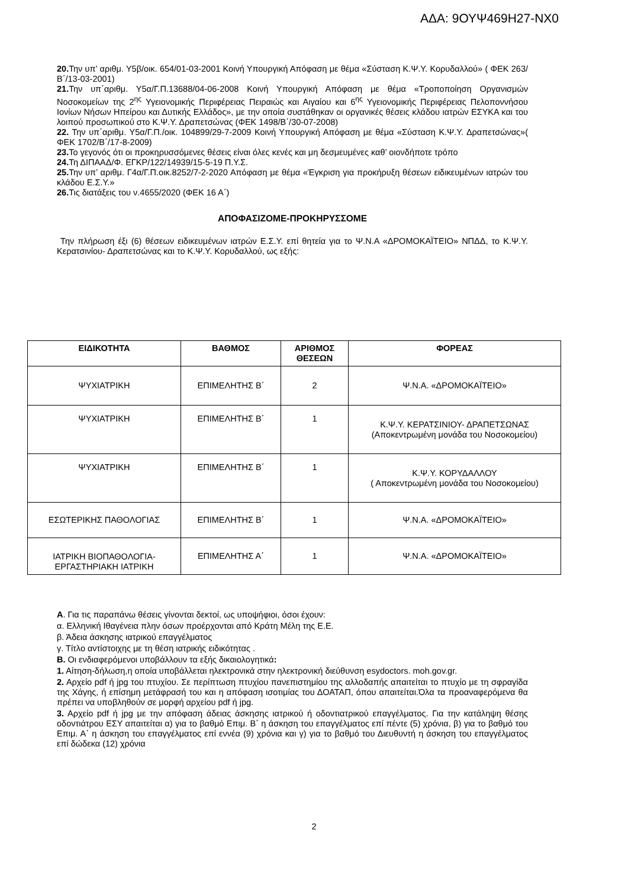ΑΔΑ: 9ΟΥΨ469Η27-ΝΧ0
20. Την υπ’ αριθμ. Υ5β/οικ. 654/01-03-2001 Κοινή Υπουργική Απόφαση με θέμα «Σύσταση Κ.Ψ.Υ. Κορυδαλλού» ( ΦΕΚ 263/Β΄/13-03-2001)
21. Την υπ΄αριθμ. Υ5α/Γ.Π.13688/04-06-2008 Κοινή Υπουργική Απόφαση με θέμα «Τροποποίηση Οργανισμών Νοσοκομείων της 2<sup>ης</sup> Υγειονομικής Περιφέρειας Πειραιώς και Αιγαίου και 6<sup>ης</sup> Υγειονομικής Περιφέρειας Πελοποννήσου Ιονίων Νήσων Ηπείρου και Δυτικής Ελλάδος», με την οποία συστάθηκαν οι οργανικές θέσεις κλάδου ιατρών ΕΣΥΚΑ και του λοιπού προσωπικού στο Κ.Ψ.Υ. Δραπετσώνας (ΦΕΚ 1498/Β΄/30-07-2008)
22. Την υπ΄αριθμ. Υ5α/Γ.Π./οικ. 104899/29-7-2009 Κοινή Υπουργική Απόφαση με θέμα «Σύσταση Κ.Ψ.Υ. Δραπετσώνας»( ΦΕΚ 1702/Β΄/17-8-2009)
23. Το γεγονός ότι οι προκηρυσσόμενες θέσεις είναι όλες κενές και μη δεσμευμένες καθ’ οιονδήποτε τρόπο
24. Τη ΔΙΠΑΑΔ/Φ. ΕΓΚΡ/122/14939/15-5-19 Π.Υ.Σ.
25. Την υπ’ αριθμ. Γ4α/Γ.Π.οικ.8252/7-2-2020 Απόφαση με θέμα «Έγκριση για προκήρυξη θέσεων ειδικευμένων ιατρών του κλάδου Ε.Σ.Υ.»
26. Τις διατάξεις του ν.4655/2020 (ΦΕΚ 16 Α΄)
ΑΠΟΦΑΣΙΖΟΜΕ-ΠΡΟΚΗΡΥΣΣΟΜΕ
Την πλήρωση έξι (6) θέσεων ειδικευμένων ιατρών Ε.Σ.Υ. επί θητεία για το Ψ.Ν.Α «ΔΡΟΜΟΚΑΪΤΕΙΟ» ΝΠΔΔ, το Κ.Ψ.Υ. Κερατσινίου- Δραπετσώνας και το Κ.Ψ.Υ. Κορυδαλλού, ως εξής:
| ΕΙΔΙΚΟΤΗΤΑ | ΒΑΘΜΟΣ | ΑΡΙΘΜΟΣ ΘΕΣΕΩΝ | ΦΟΡΕΑΣ |
| --- | --- | --- | --- |
| ΨΥΧΙΑΤΡΙΚΗ | ΕΠΙΜΕΛΗΤΗΣ Β΄ | 2 | Ψ.Ν.Α. «ΔΡΟΜΟΚΑΪΤΕΙΟ» |
| ΨΥΧΙΑΤΡΙΚΗ | ΕΠΙΜΕΛΗΤΗΣ Β΄ | 1 | Κ.Ψ.Υ. ΚΕΡΑΤΣΙΝΙΟΥ- ΔΡΑΠΕΤΣΩΝΑΣ (Αποκεντρωμένη μονάδα του Νοσοκομείου) |
| ΨΥΧΙΑΤΡΙΚΗ | ΕΠΙΜΕΛΗΤΗΣ Β΄ | 1 | Κ.Ψ.Υ. ΚΟΡΥΔΑΛΛΟΥ ( Αποκεντρωμένη μονάδα του Νοσοκομείου) |
| ΕΣΩΤΕΡΙΚΗΣ ΠΑΘΟΛΟΓΙΑΣ | ΕΠΙΜΕΛΗΤΗΣ Β΄ | 1 | Ψ.Ν.Α. «ΔΡΟΜΟΚΑΪΤΕΙΟ» |
| ΙΑΤΡΙΚΗ ΒΙΟΠΑΘΟΛΟΓΙΑ-ΕΡΓΑΣΤΗΡΙΑΚΗ ΙΑΤΡΙΚΗ | ΕΠΙΜΕΛΗΤΗΣ Α΄ | 1 | Ψ.Ν.Α. «ΔΡΟΜΟΚΑΪΤΕΙΟ» |
Α. Για τις παραπάνω θέσεις γίνονται δεκτοί, ως υποψήφιοι, όσοι έχουν:
α. Ελληνική Ιθαγένεια πλην όσων προέρχονται από Κράτη Μέλη της Ε.Ε.
β. Άδεια άσκησης ιατρικού επαγγέλματος
γ. Τίτλο αντίστοιχης με τη θέση ιατρικής ειδικότητας .
Β. Οι ενδιαφερόμενοι υποβάλλουν τα εξής δικαιολογητικά:
1. Αίτηση-δήλωση,η οποία υποβάλλεται ηλεκτρονικά στην ηλεκτρονική διεύθυνση esydoctors. moh.gov.gr.
2. Αρχείο pdf ή jpg του πτυχίου. Σε περίπτωση πτυχίου πανεπιστημίου της αλλοδαπής απαιτείται το πτυχίο με τη σφραγίδα της Χάγης, ή επίσημη μετάφρασή του και η απόφαση ισοτιμίας του ΔΟΑΤΑΠ, όπου απαιτείται.Όλα τα προαναφερόμενα θα πρέπει να υποβληθούν σε μορφή αρχείου pdf ή jpg.
3. Αρχείο pdf ή jpg με την απόφαση άδειας άσκησης ιατρικού ή οδοντιατρικού επαγγέλματος. Για την κατάληψη θέσης οδοντιάτρου ΕΣΥ απαιτείται α) για το βαθμό Επιμ. Β΄ η άσκηση του επαγγέλματος επί πέντε (5) χρόνια, β) για το βαθμό του Επιμ. Α΄ η άσκηση του επαγγέλματος επί εννέα (9) χρόνια και γ) για το βαθμό του Διευθυντή η άσκηση του επαγγέλματος επί δώδεκα (12) χρόνια
2